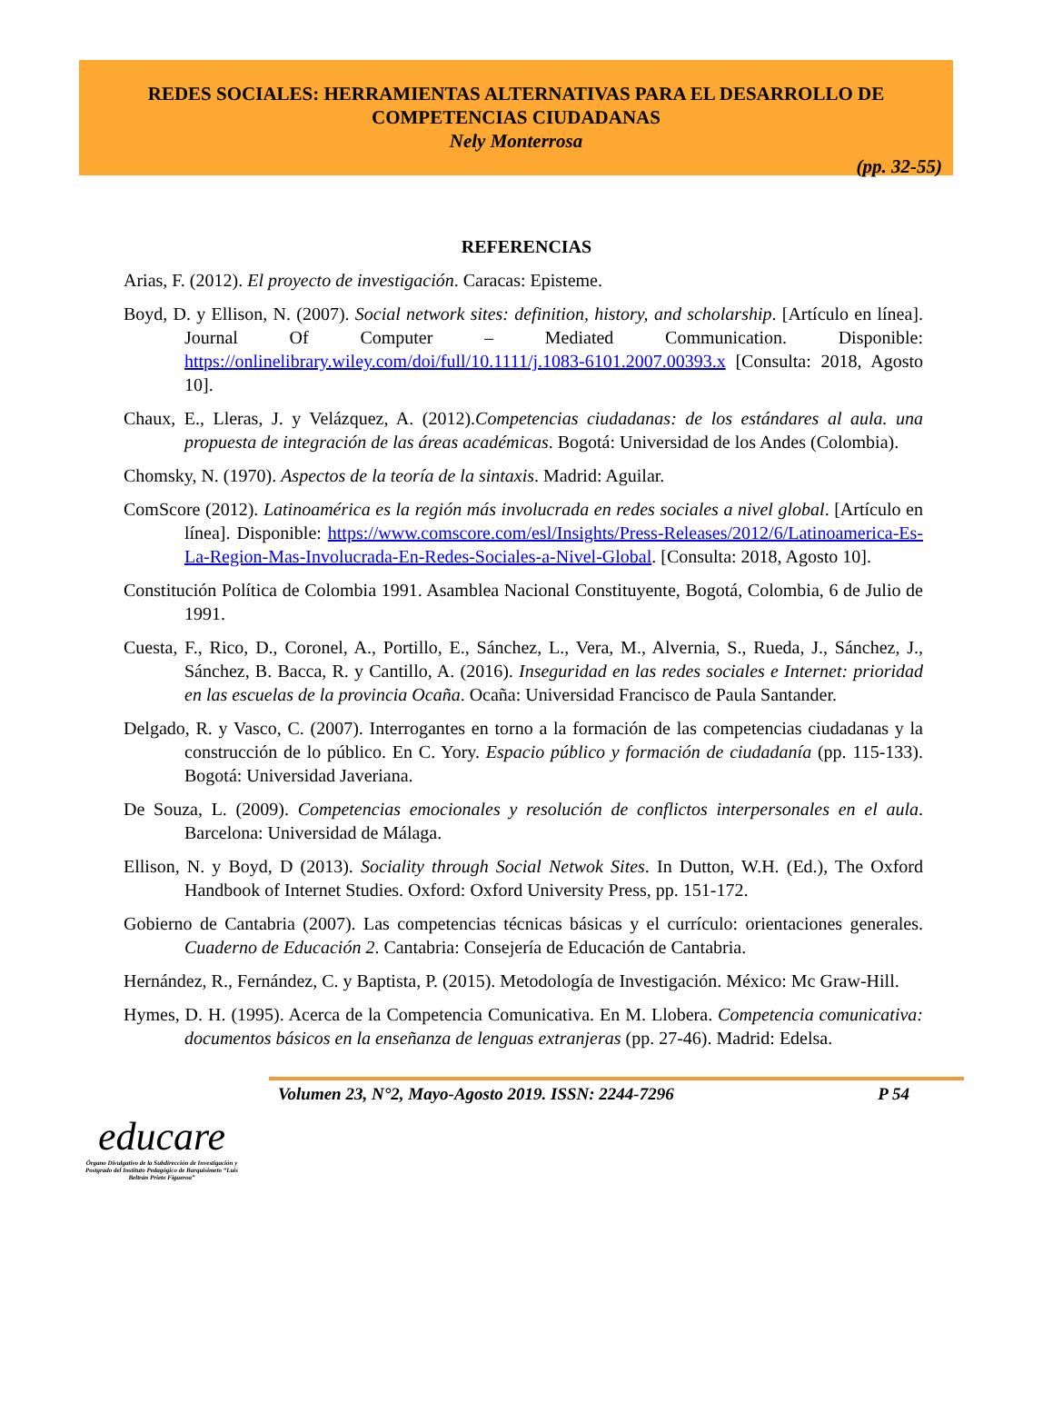REDES SOCIALES: HERRAMIENTAS ALTERNATIVAS PARA EL DESARROLLO DE
COMPETENCIAS CIUDADANAS
Nely Monterrosa
(pp. 32-55)
REFERENCIAS
Arias, F. (2012). El proyecto de investigación. Caracas: Episteme.
Boyd, D. y Ellison, N. (2007). Social network sites: definition, history, and scholarship. [Artículo en línea]. Journal Of Computer – Mediated Communication. Disponible: https://onlinelibrary.wiley.com/doi/full/10.1111/j.1083-6101.2007.00393.x [Consulta: 2018, Agosto 10].
Chaux, E., Lleras, J. y Velázquez, A. (2012).Competencias ciudadanas: de los estándares al aula. una propuesta de integración de las áreas académicas. Bogotá: Universidad de los Andes (Colombia).
Chomsky, N. (1970). Aspectos de la teoría de la sintaxis. Madrid: Aguilar.
ComScore (2012). Latinoamérica es la región más involucrada en redes sociales a nivel global. [Artículo en línea]. Disponible: https://www.comscore.com/esl/Insights/Press-Releases/2012/6/Latinoamerica-Es-La-Region-Mas-Involucrada-En-Redes-Sociales-a-Nivel-Global. [Consulta: 2018, Agosto 10].
Constitución Política de Colombia 1991. Asamblea Nacional Constituyente, Bogotá, Colombia, 6 de Julio de 1991.
Cuesta, F., Rico, D., Coronel, A., Portillo, E., Sánchez, L., Vera, M., Alvernia, S., Rueda, J., Sánchez, J., Sánchez, B. Bacca, R. y Cantillo, A. (2016). Inseguridad en las redes sociales e Internet: prioridad en las escuelas de la provincia Ocaña. Ocaña: Universidad Francisco de Paula Santander.
Delgado, R. y Vasco, C. (2007). Interrogantes en torno a la formación de las competencias ciudadanas y la construcción de lo público. En C. Yory. Espacio público y formación de ciudadanía (pp. 115-133). Bogotá: Universidad Javeriana.
De Souza, L. (2009). Competencias emocionales y resolución de conflictos interpersonales en el aula. Barcelona: Universidad de Málaga.
Ellison, N. y Boyd, D (2013). Sociality through Social Netwok Sites. In Dutton, W.H. (Ed.), The Oxford Handbook of Internet Studies. Oxford: Oxford University Press, pp. 151-172.
Gobierno de Cantabria (2007). Las competencias técnicas básicas y el currículo: orientaciones generales. Cuaderno de Educación 2. Cantabria: Consejería de Educación de Cantabria.
Hernández, R., Fernández, C. y Baptista, P. (2015). Metodología de Investigación. México: Mc Graw-Hill.
Hymes, D. H. (1995). Acerca de la Competencia Comunicativa. En M. Llobera. Competencia comunicativa: documentos básicos en la enseñanza de lenguas extranjeras (pp. 27-46). Madrid: Edelsa.
Volumen 23, N°2, Mayo-Agosto 2019. ISSN: 2244-7296 P 54
educare
Órgano Divulgativo de la Subdirección de Investigación y Postgrado del Instituto Pedagógico de Barquisimeto “Luis Beltrán Prieto Figueroa”